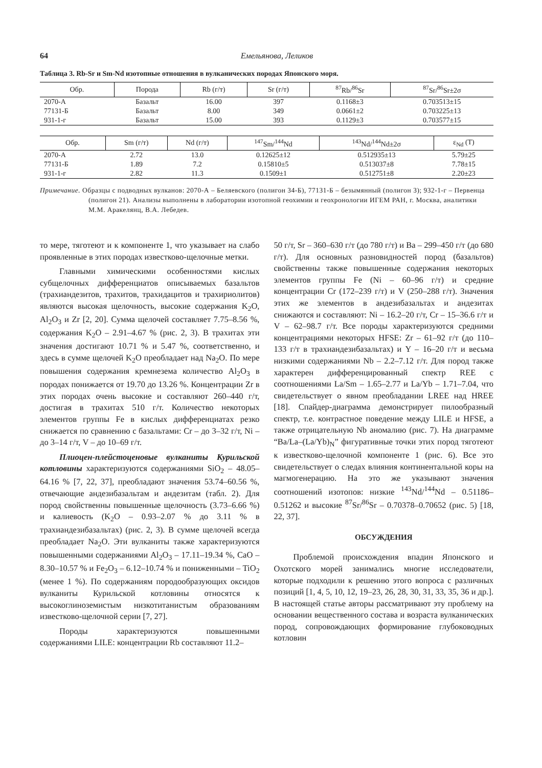64 Емельянова, Леликов
Таблица 3. Rb-Sr и Sm-Nd изотопные отношения в вулканических породах Японского моря.
| Обр. | Порода | Rb (г/т) | Sr (г/т) | <sup>87</sup>Rb/<sup>86</sup>Sr | <sup>87</sup>Sr/<sup>86</sup>Sr±2σ |
| --- | --- | --- | --- | --- | --- |
| 2070-А | Базальт | 16.00 | 397 | 0.1168±3 | 0.703513±15 |
| 77131-Б | Базальт | 8.00 | 349 | 0.0661±2 | 0.703225±13 |
| 931-1-г | Базальт | 15.00 | 393 | 0.1129±3 | 0.703577±15 |
| Обр. | Sm (г/т) | Nd (г/т) | <sup>147</sup>Sm/<sup>144</sup>Nd | <sup>143</sup>Nd/<sup>144</sup>Nd±2σ | ε<sub>Nd</sub> (T) |
| --- | --- | --- | --- | --- | --- |
| 2070-А | 2.72 | 13.0 | 0.12625±12 | 0.512935±13 | 5.79±25 |
| 77131-Б | 1.89 | 7.2 | 0.15810±5 | 0.513037±8 | 7.78±15 |
| 931-1-г | 2.82 | 11.3 | 0.1509±1 | 0.512751±8 | 2.20±23 |
Примечание. Образцы с подводных вулканов: 2070-А – Беляевского (полигон 34-Б), 77131-Б – безымянный (полигон 3); 932-1-г – Первенца (полигон 21). Анализы выполнены в лаборатории изотопной геохимии и геохронологии ИГЕМ РАН, г. Москва, аналитики М.М. Аракелянц, В.А. Лебедев.
то мере, тяготеют и к компоненте 1, что указывает на слабо проявленные в этих породах известково-щелочные метки.
Главными химическими особенностями кислых субщелочных дифференциатов описываемых базальтов (трахиандезитов, трахитов, трахидацитов и трахириолитов) являются высокая щелочность, высокие содержания K<sub>2</sub>O, Al<sub>2</sub>O<sub>3</sub> и Zr [2, 20]. Сумма щелочей составляет 7.75–8.56 %, содержания K<sub>2</sub>O – 2.91–4.67 % (рис. 2, 3). В трахитах эти значения достигают 10.71 % и 5.47 %, соответственно, и здесь в сумме щелочей K<sub>2</sub>O преобладает над Na<sub>2</sub>O. По мере повышения содержания кремнезема количество Al<sub>2</sub>O<sub>3</sub> в породах понижается от 19.70 до 13.26 %. Концентрации Zr в этих породах очень высокие и составляют 260–440 г/т, достигая в трахитах 510 г/т. Количество некоторых элементов группы Fe в кислых дифференциатах резко снижается по сравнению с базальтами: Cr – до 3–32 г/т, Ni – до 3–14 г/т, V – до 10–69 г/т.
Плиоцен-плейстоценовые вулканиты Курильской котловины характеризуются содержаниями SiO<sub>2</sub> – 48.05–64.16 % [7, 22, 37], преобладают значения 53.74–60.56 %, отвечающие андезибазальтам и андезитам (табл. 2). Для пород свойственны повышенные щелочность (3.73–6.66 %) и калиевость (K<sub>2</sub>O – 0.93–2.07 % до 3.11 % в трахиандезибазальтах) (рис. 2, 3). В сумме щелочей всегда преобладает Na<sub>2</sub>O. Эти вулканиты также характеризуются повышенными содержаниями Al<sub>2</sub>O<sub>3</sub> – 17.11–19.34 %, CaO – 8.30–10.57 % и Fe<sub>2</sub>O<sub>3</sub> – 6.12–10.74 % и пониженными – TiO<sub>2</sub> (менее 1 %). По содержаниям породообразующих оксидов вулканиты Курильской котловины относятся к высокоглиноземистым низкотитанистым образованиям известково-щелочной серии [7, 27].
Породы характеризуются повышенными содержаниями LILE: концентрации Rb составляют 11.2–
50 г/т, Sr – 360–630 г/т (до 780 г/т) и Ba – 299–450 г/т (до 680 г/т). Для основных разновидностей пород (базальтов) свойственны также повышенные содержания некоторых элементов группы Fe (Ni – 60–96 г/т) и средние концентрации Cr (172–239 г/т) и V (250–288 г/т). Значения этих же элементов в андезибазальтах и андезитах снижаются и составляют: Ni – 16.2–20 г/т, Cr – 15–36.6 г/т и V – 62–98.7 г/т. Все породы характеризуются средними концентрациями некоторых HFSE: Zr – 61–92 г/т (до 110–133 г/т в трахиандезибазальтах) и Y – 16–20 г/т и весьма низкими содержаниями Nb – 2.2–7.12 г/т. Для пород также характерен дифференцированный спектр REE с соотношениями La/Sm – 1.65–2.77 и La/Yb – 1.71–7.04, что свидетельствует о явном преобладании LREE над HREE [18]. Спайдер-диаграмма демонстрирует пилообразный спектр, т.е. контрастное поведение между LILE и HFSE, а также отрицательную Nb аномалию (рис. 7). На диаграмме “Ba/La–(La/Yb)<sub>N</sub>” фигуративные точки этих пород тяготеют к известково-щелочной компоненте 1 (рис. 6). Все это свидетельствует о следах влияния континентальной коры на магмогенерацию. На это же указывают значения соотношений изотопов: низкие <sup>143</sup>Nd/<sup>144</sup>Nd – 0.51186–0.51262 и высокие <sup>87</sup>Sr/<sup>86</sup>Sr – 0.70378–0.70652 (рис. 5) [18, 22, 37].
ОБСУЖДЕНИЯ
Проблемой происхождения впадин Японского и Охотского морей занимались многие исследователи, которые подходили к решению этого вопроса с различных позиций [1, 4, 5, 10, 12, 19–23, 26, 28, 30, 31, 33, 35, 36 и др.]. В настоящей статье авторы рассматривают эту проблему на основании вещественного состава и возраста вулканических пород, сопровождающих формирование глубоководных котловин